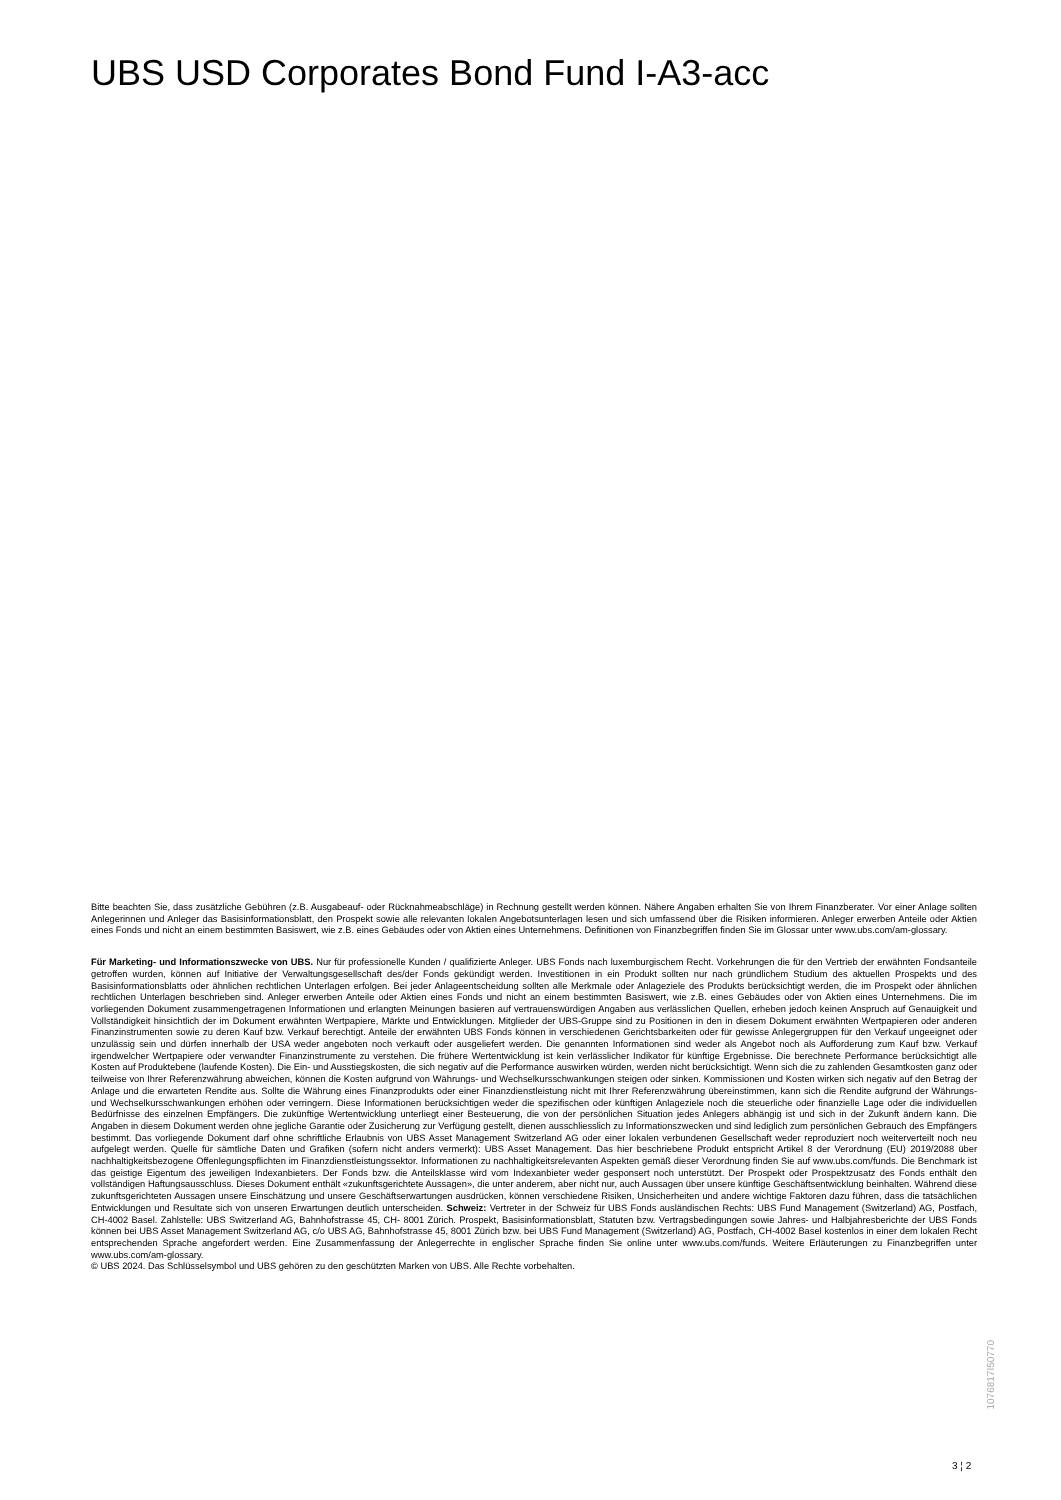UBS USD Corporates Bond Fund I-A3-acc
Bitte beachten Sie, dass zusätzliche Gebühren (z.B. Ausgabeauf- oder Rücknahmeabschläge) in Rechnung gestellt werden können. Nähere Angaben erhalten Sie von Ihrem Finanzberater. Vor einer Anlage sollten Anlegerinnen und Anleger das Basisinformationsblatt, den Prospekt sowie alle relevanten lokalen Angebotsunterlagen lesen und sich umfassend über die Risiken informieren. Anleger erwerben Anteile oder Aktien eines Fonds und nicht an einem bestimmten Basiswert, wie z.B. eines Gebäudes oder von Aktien eines Unternehmens. Definitionen von Finanzbegriffen finden Sie im Glossar unter www.ubs.com/am-glossary.
Für Marketing- und Informationszwecke von UBS. Nur für professionelle Kunden / qualifizierte Anleger. UBS Fonds nach luxemburgischem Recht. Vorkehrungen die für den Vertrieb der erwähnten Fondsanteile getroffen wurden, können auf Initiative der Verwaltungsgesellschaft des/der Fonds gekündigt werden. Investitionen in ein Produkt sollten nur nach gründlichem Studium des aktuellen Prospekts und des Basisinformationsblatts oder ähnlichen rechtlichen Unterlagen erfolgen. Bei jeder Anlageentscheidung sollten alle Merkmale oder Anlageziele des Produkts berücksichtigt werden, die im Prospekt oder ähnlichen rechtlichen Unterlagen beschrieben sind. Anleger erwerben Anteile oder Aktien eines Fonds und nicht an einem bestimmten Basiswert, wie z.B. eines Gebäudes oder von Aktien eines Unternehmens. Die im vorliegenden Dokument zusammengetragenen Informationen und erlangten Meinungen basieren auf vertrauenswürdigen Angaben aus verlässlichen Quellen, erheben jedoch keinen Anspruch auf Genauigkeit und Vollständigkeit hinsichtlich der im Dokument erwähnten Wertpapiere, Märkte und Entwicklungen. Mitglieder der UBS-Gruppe sind zu Positionen in den in diesem Dokument erwähnten Wertpapieren oder anderen Finanzinstrumenten sowie zu deren Kauf bzw. Verkauf berechtigt. Anteile der erwähnten UBS Fonds können in verschiedenen Gerichtsbarkeiten oder für gewisse Anlegergruppen für den Verkauf ungeeignet oder unzulässig sein und dürfen innerhalb der USA weder angeboten noch verkauft oder ausgeliefert werden. Die genannten Informationen sind weder als Angebot noch als Aufforderung zum Kauf bzw. Verkauf irgendwelcher Wertpapiere oder verwandter Finanzinstrumente zu verstehen. Die frühere Wertentwicklung ist kein verlässlicher Indikator für künftige Ergebnisse. Die berechnete Performance berücksichtigt alle Kosten auf Produktebene (laufende Kosten). Die Ein- und Ausstiegskosten, die sich negativ auf die Performance auswirken würden, werden nicht berücksichtigt. Wenn sich die zu zahlenden Gesamtkosten ganz oder teilweise von Ihrer Referenzwährung abweichen, können die Kosten aufgrund von Währungs- und Wechselkursschwankungen steigen oder sinken. Kommissionen und Kosten wirken sich negativ auf den Betrag der Anlage und die erwarteten Rendite aus. Sollte die Währung eines Finanzprodukts oder einer Finanzdienstleistung nicht mit Ihrer Referenzwährung übereinstimmen, kann sich die Rendite aufgrund der Währungs- und Wechselkursschwankungen erhöhen oder verringern. Diese Informationen berücksichtigen weder die spezifischen oder künftigen Anlageziele noch die steuerliche oder finanzielle Lage oder die individuellen Bedürfnisse des einzelnen Empfängers. Die zukünftige Wertentwicklung unterliegt einer Besteuerung, die von der persönlichen Situation jedes Anlegers abhängig ist und sich in der Zukunft ändern kann. Die Angaben in diesem Dokument werden ohne jegliche Garantie oder Zusicherung zur Verfügung gestellt, dienen ausschliesslich zu Informationszwecken und sind lediglich zum persönlichen Gebrauch des Empfängers bestimmt. Das vorliegende Dokument darf ohne schriftliche Erlaubnis von UBS Asset Management Switzerland AG oder einer lokalen verbundenen Gesellschaft weder reproduziert noch weiterverteilt noch neu aufgelegt werden. Quelle für sämtliche Daten und Grafiken (sofern nicht anders vermerkt): UBS Asset Management. Das hier beschriebene Produkt entspricht Artikel 8 der Verordnung (EU) 2019/2088 über nachhaltigkeitsbezogene Offenlegungspflichten im Finanzdienstleistungssektor. Informationen zu nachhaltigkeitsrelevanten Aspekten gemäß dieser Verordnung finden Sie auf www.ubs.com/funds. Die Benchmark ist das geistige Eigentum des jeweiligen Indexanbieters. Der Fonds bzw. die Anteilsklasse wird vom Indexanbieter weder gesponsert noch unterstützt. Der Prospekt oder Prospektzusatz des Fonds enthält den vollständigen Haftungsausschluss. Dieses Dokument enthält «zukunftsgerichtete Aussagen», die unter anderem, aber nicht nur, auch Aussagen über unsere künftige Geschäftsentwicklung beinhalten. Während diese zukunftsgerichteten Aussagen unsere Einschätzung und unsere Geschäftserwartungen ausdrücken, können verschiedene Risiken, Unsicherheiten und andere wichtige Faktoren dazu führen, dass die tatsächlichen Entwicklungen und Resultate sich von unseren Erwartungen deutlich unterscheiden. Schweiz: Vertreter in der Schweiz für UBS Fonds ausländischen Rechts: UBS Fund Management (Switzerland) AG, Postfach, CH-4002 Basel. Zahlstelle: UBS Switzerland AG, Bahnhofstrasse 45, CH- 8001 Zürich. Prospekt, Basisinformationsblatt, Statuten bzw. Vertragsbedingungen sowie Jahres- und Halbjahresberichte der UBS Fonds können bei UBS Asset Management Switzerland AG, c/o UBS AG, Bahnhofstrasse 45, 8001 Zürich bzw. bei UBS Fund Management (Switzerland) AG, Postfach, CH-4002 Basel kostenlos in einer dem lokalen Recht entsprechenden Sprache angefordert werden. Eine Zusammenfassung der Anlegerrechte in englischer Sprache finden Sie online unter www.ubs.com/funds. Weitere Erläuterungen zu Finanzbegriffen unter www.ubs.com/am-glossary.
© UBS 2024. Das Schlüsselsymbol und UBS gehören zu den geschützten Marken von UBS. Alle Rechte vorbehalten.
1076817I50770
3 ¦ 2